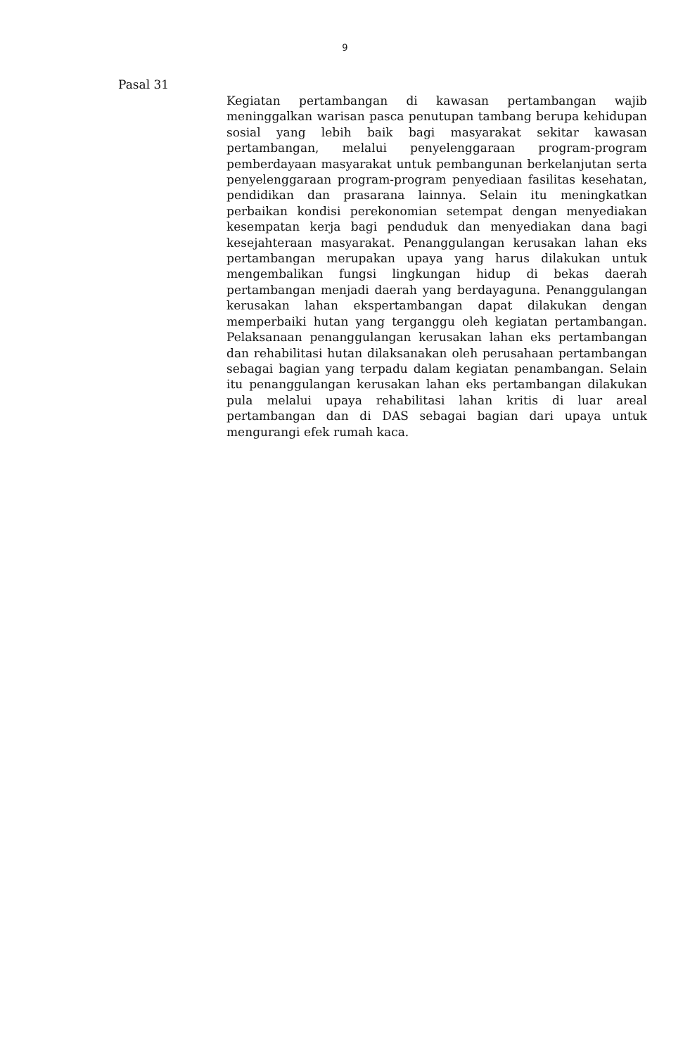9
Pasal 31
Kegiatan pertambangan di kawasan pertambangan wajib meninggalkan warisan pasca penutupan tambang berupa kehidupan sosial yang lebih baik bagi masyarakat sekitar kawasan pertambangan, melalui penyelenggaraan program-program pemberdayaan masyarakat untuk pembangunan berkelanjutan serta penyelenggaraan program-program penyediaan fasilitas kesehatan, pendidikan dan prasarana lainnya. Selain itu meningkatkan perbaikan kondisi perekonomian setempat dengan menyediakan kesempatan kerja bagi penduduk dan menyediakan dana bagi kesejahteraan masyarakat. Penanggulangan kerusakan lahan eks pertambangan merupakan upaya yang harus dilakukan untuk mengembalikan fungsi lingkungan hidup di bekas daerah pertambangan menjadi daerah yang berdayaguna. Penanggulangan kerusakan lahan ekspertambangan dapat dilakukan dengan memperbaiki hutan yang terganggu oleh kegiatan pertambangan. Pelaksanaan penanggulangan kerusakan lahan eks pertambangan dan rehabilitasi hutan dilaksanakan oleh perusahaan pertambangan sebagai bagian yang terpadu dalam kegiatan penambangan. Selain itu penanggulangan kerusakan lahan eks pertambangan dilakukan pula melalui upaya rehabilitasi lahan kritis di luar areal pertambangan dan di DAS sebagai bagian dari upaya untuk mengurangi efek rumah kaca.